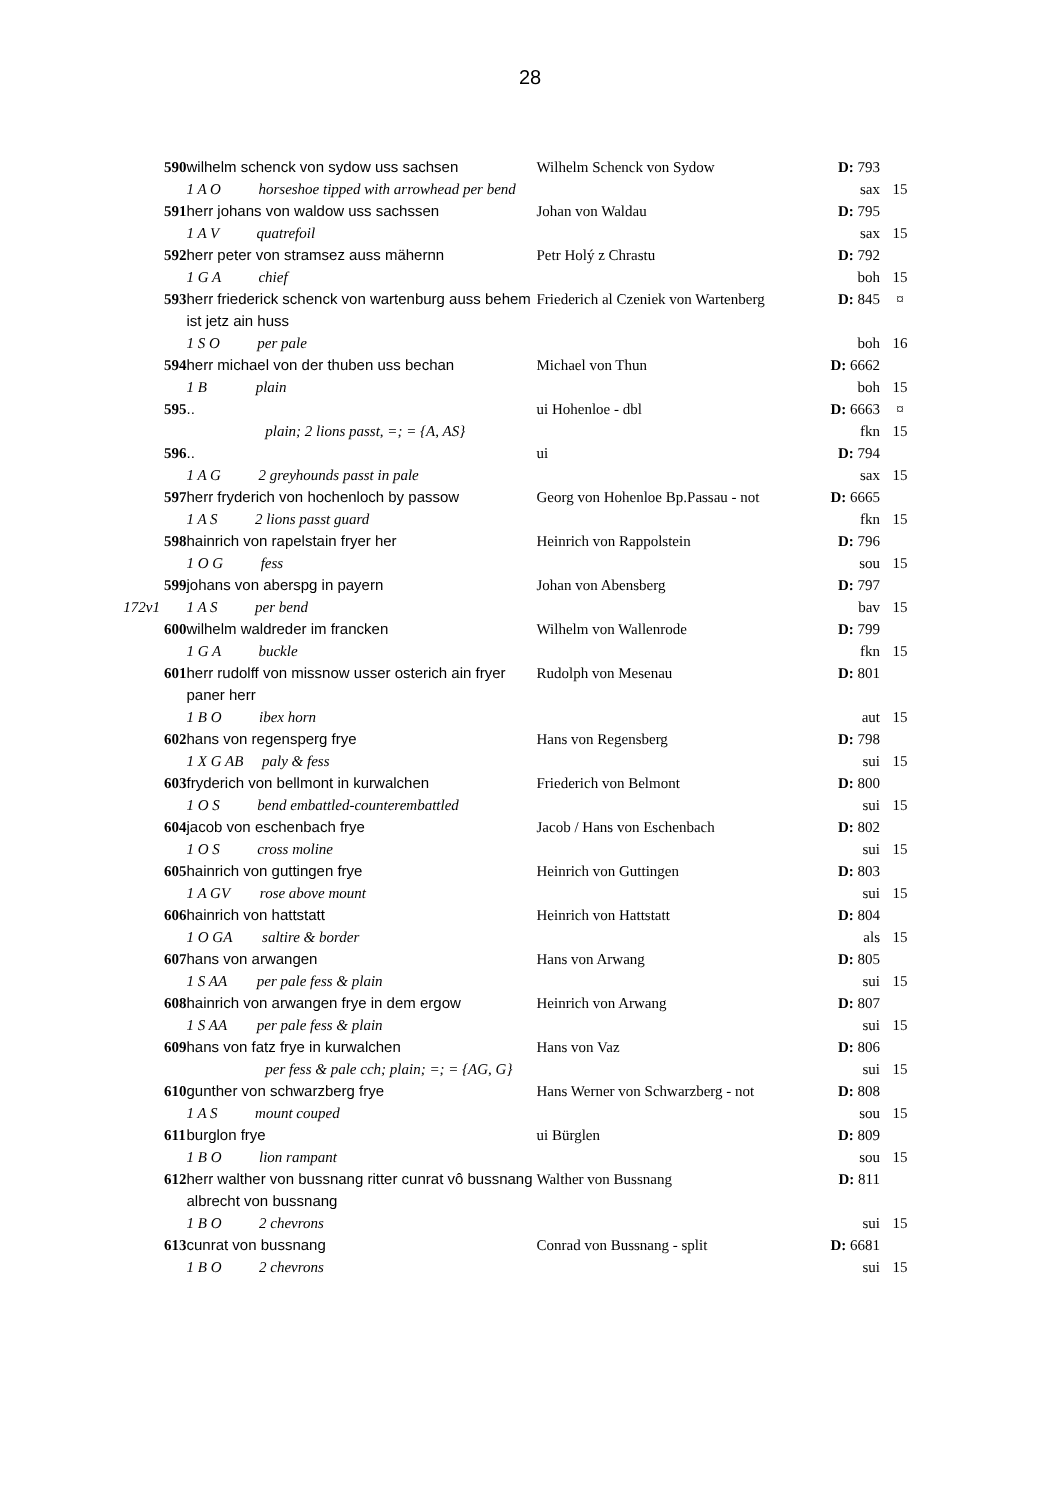28
| | 590 | wilhelm schenck von sydow uss sachsen | Wilhelm Schenck von Sydow | D: 793 | |
| | | 1 A O horseshoe tipped with arrowhead per bend | | sax | 15 |
| | 591 | herr johans von waldow uss sachssen | Johan von Waldau | D: 795 | |
| | | 1 A V quatrefoil | | sax | 15 |
| | 592 | herr peter von stramsez auss mähernn | Petr Holý z Chrastu | D: 792 | |
| | | 1 G A chief | | boh | 15 |
| | 593 | herr friederick schenck von wartenburg auss behem ist jetz ain huss | Friederich al Czeniek von Wartenberg | D: 845 | ¤ |
| | | 1 S O per pale | | boh | 16 |
| | 594 | herr michael von der thuben uss bechan | Michael von Thun | D: 6662 | |
| | | 1 B plain | | boh | 15 |
| | 595 | .. | ui Hohenloe - dbl | D: 6663 | ¤ |
| | | plain; 2 lions passt, =; = {A, AS} | | fkn | 15 |
| | 596 | .. | ui | D: 794 | |
| | | 1 A G 2 greyhounds passt in pale | | sax | 15 |
| | 597 | herr fryderich von hochenloch by passow | Georg von Hohenloe Bp.Passau - not | D: 6665 | |
| | | 1 A S 2 lions passt guard | | fkn | 15 |
| | 598 | hainrich von rapelstain fryer her | Heinrich von Rappolstein | D: 796 | |
| | | 1 O G fess | | sou | 15 |
| | 599 | johans von aberspg in payern | Johan von Abensberg | D: 797 | |
| 172v1 | | 1 A S per bend | | bav | 15 |
| | 600 | wilhelm waldreder im francken | Wilhelm von Wallenrode | D: 799 | |
| | | 1 G A buckle | | fkn | 15 |
| | 601 | herr rudolff von missnow usser osterich ain fryer paner herr | Rudolph von Mesenau | D: 801 | |
| | | 1 B O ibex horn | | aut | 15 |
| | 602 | hans von regensperg frye | Hans von Regensberg | D: 798 | |
| | | 1 X G AB paly & fess | | sui | 15 |
| | 603 | fryderich von bellmont in kurwalchen | Friederich von Belmont | D: 800 | |
| | | 1 O S bend embattled-counterembattled | | sui | 15 |
| | 604 | jacob von eschenbach frye | Jacob / Hans von Eschenbach | D: 802 | |
| | | 1 O S cross moline | | sui | 15 |
| | 605 | hainrich von guttingen frye | Heinrich von Guttingen | D: 803 | |
| | | 1 A GV rose above mount | | sui | 15 |
| | 606 | hainrich von hattstatt | Heinrich von Hattstatt | D: 804 | |
| | | 1 O GA saltire & border | | als | 15 |
| | 607 | hans von arwangen | Hans von Arwang | D: 805 | |
| | | 1 S AA per pale fess & plain | | sui | 15 |
| | 608 | hainrich von arwangen frye in dem ergow | Heinrich von Arwang | D: 807 | |
| | | 1 S AA per pale fess & plain | | sui | 15 |
| | 609 | hans von fatz frye in kurwalchen | Hans von Vaz | D: 806 | |
| | | per fess & pale cch; plain; =; = {AG, G} | | sui | 15 |
| | 610 | gunther von schwarzberg frye | Hans Werner von Schwarzberg - not | D: 808 | |
| | | 1 A S mount couped | | sou | 15 |
| | 611 | burglon frye | ui Bürglen | D: 809 | |
| | | 1 B O lion rampant | | sou | 15 |
| | 612 | herr walther von bussnang ritter cunrat vô bussnang albrecht von bussnang | Walther von Bussnang | D: 811 | |
| | | 1 B O 2 chevrons | | sui | 15 |
| | 613 | cunrat von bussnang | Conrad von Bussnang - split | D: 6681 | |
| | | 1 B O 2 chevrons | | sui | 15 |